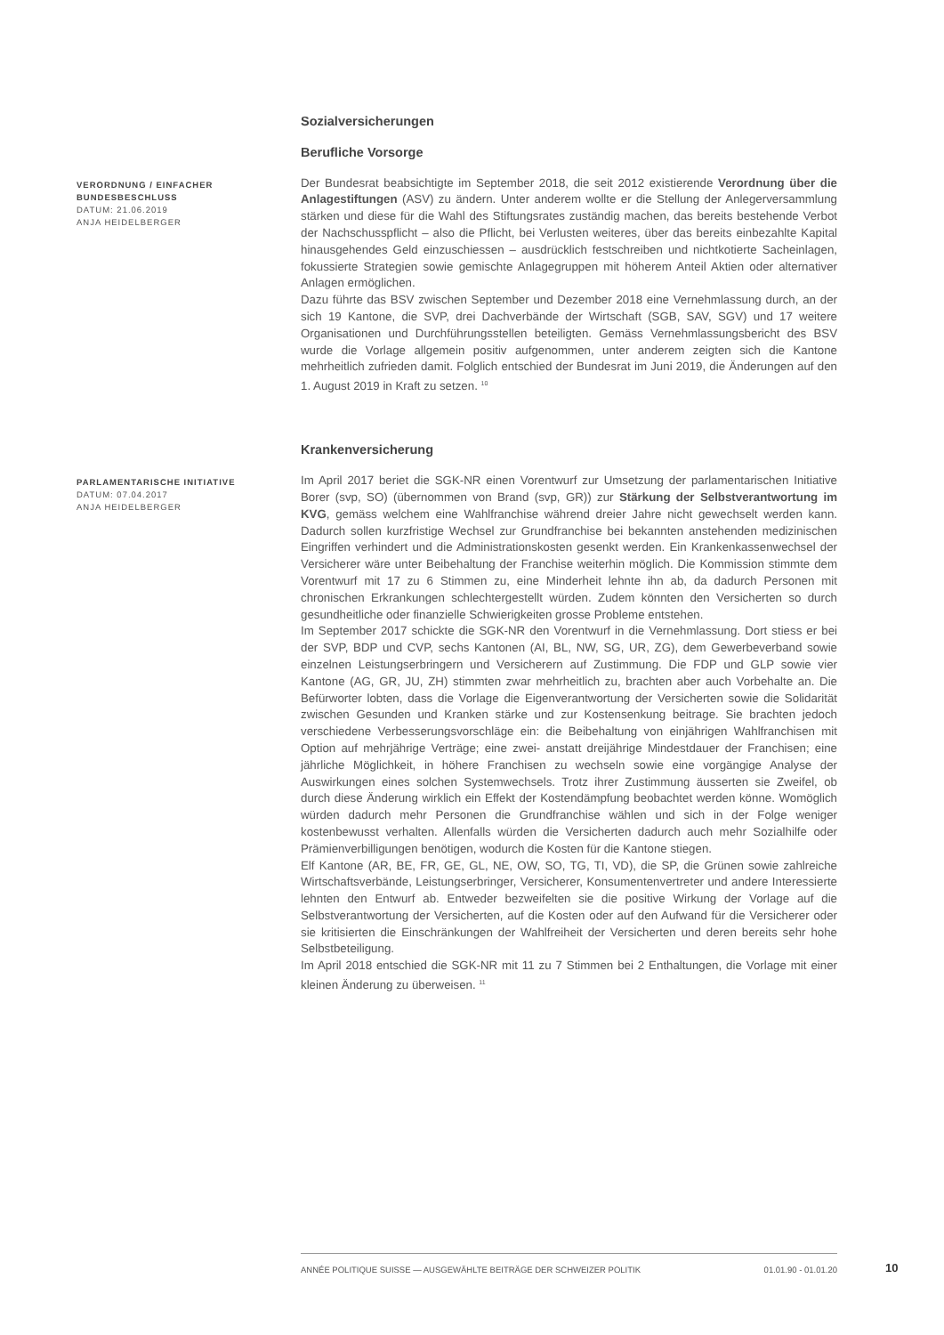Sozialversicherungen
Berufliche Vorsorge
VERORDNUNG / EINFACHER BUNDESBESCHLUSS
DATUM: 21.06.2019
ANJA HEIDELBERGER
Der Bundesrat beabsichtigte im September 2018, die seit 2012 existierende Verordnung über die Anlagestiftungen (ASV) zu ändern. Unter anderem wollte er die Stellung der Anlegerversammlung stärken und diese für die Wahl des Stiftungsrates zuständig machen, das bereits bestehende Verbot der Nachschusspflicht – also die Pflicht, bei Verlusten weiteres, über das bereits einbezahlte Kapital hinausgehendes Geld einzuschiessen – ausdrücklich festschreiben und nichtkotierte Sacheinlagen, fokussierte Strategien sowie gemischte Anlagegruppen mit höherem Anteil Aktien oder alternativer Anlagen ermöglichen.
Dazu führte das BSV zwischen September und Dezember 2018 eine Vernehmlassung durch, an der sich 19 Kantone, die SVP, drei Dachverbände der Wirtschaft (SGB, SAV, SGV) und 17 weitere Organisationen und Durchführungsstellen beteiligten. Gemäss Vernehmlassungsbericht des BSV wurde die Vorlage allgemein positiv aufgenommen, unter anderem zeigten sich die Kantone mehrheitlich zufrieden damit. Folglich entschied der Bundesrat im Juni 2019, die Änderungen auf den 1. August 2019 in Kraft zu setzen. <sup>10</sup>
Krankenversicherung
PARLAMENTARISCHE INITIATIVE
DATUM: 07.04.2017
ANJA HEIDELBERGER
Im April 2017 beriet die SGK-NR einen Vorentwurf zur Umsetzung der parlamentarischen Initiative Borer (svp, SO) (übernommen von Brand (svp, GR)) zur Stärkung der Selbstverantwortung im KVG, gemäss welchem eine Wahlfranchise während dreier Jahre nicht gewechselt werden kann. Dadurch sollen kurzfristige Wechsel zur Grundfranchise bei bekannten anstehenden medizinischen Eingriffen verhindert und die Administrationskosten gesenkt werden. Ein Krankenkassenwechsel der Versicherer wäre unter Beibehaltung der Franchise weiterhin möglich. Die Kommission stimmte dem Vorentwurf mit 17 zu 6 Stimmen zu, eine Minderheit lehnte ihn ab, da dadurch Personen mit chronischen Erkrankungen schlechtergestellt würden. Zudem könnten den Versicherten so durch gesundheitliche oder finanzielle Schwierigkeiten grosse Probleme entstehen.
Im September 2017 schickte die SGK-NR den Vorentwurf in die Vernehmlassung. Dort stiess er bei der SVP, BDP und CVP, sechs Kantonen (AI, BL, NW, SG, UR, ZG), dem Gewerbeverband sowie einzelnen Leistungserbringern und Versicherern auf Zustimmung. Die FDP und GLP sowie vier Kantone (AG, GR, JU, ZH) stimmten zwar mehrheitlich zu, brachten aber auch Vorbehalte an. Die Befürworter lobten, dass die Vorlage die Eigenverantwortung der Versicherten sowie die Solidarität zwischen Gesunden und Kranken stärke und zur Kostensenkung beitrage. Sie brachten jedoch verschiedene Verbesserungsvorschläge ein: die Beibehaltung von einjährigen Wahlfranchisen mit Option auf mehrjährige Verträge; eine zwei- anstatt dreijährige Mindestdauer der Franchisen; eine jährliche Möglichkeit, in höhere Franchisen zu wechseln sowie eine vorgängige Analyse der Auswirkungen eines solchen Systemwechsels. Trotz ihrer Zustimmung äusserten sie Zweifel, ob durch diese Änderung wirklich ein Effekt der Kostendämpfung beobachtet werden könne. Womöglich würden dadurch mehr Personen die Grundfranchise wählen und sich in der Folge weniger kostenbewusst verhalten. Allenfalls würden die Versicherten dadurch auch mehr Sozialhilfe oder Prämienverbilligungen benötigen, wodurch die Kosten für die Kantone stiegen.
Elf Kantone (AR, BE, FR, GE, GL, NE, OW, SO, TG, TI, VD), die SP, die Grünen sowie zahlreiche Wirtschaftsverbände, Leistungserbringer, Versicherer, Konsumentenvertreter und andere Interessierte lehnten den Entwurf ab. Entweder bezweifelten sie die positive Wirkung der Vorlage auf die Selbstverantwortung der Versicherten, auf die Kosten oder auf den Aufwand für die Versicherer oder sie kritisierten die Einschränkungen der Wahlfreiheit der Versicherten und deren bereits sehr hohe Selbstbeteiligung.
Im April 2018 entschied die SGK-NR mit 11 zu 7 Stimmen bei 2 Enthaltungen, die Vorlage mit einer kleinen Änderung zu überweisen. <sup>11</sup>
ANNÉE POLITIQUE SUISSE — AUSGEWÄHLTE BEITRÄGE DER SCHWEIZER POLITIK 01.01.90 - 01.01.20
10